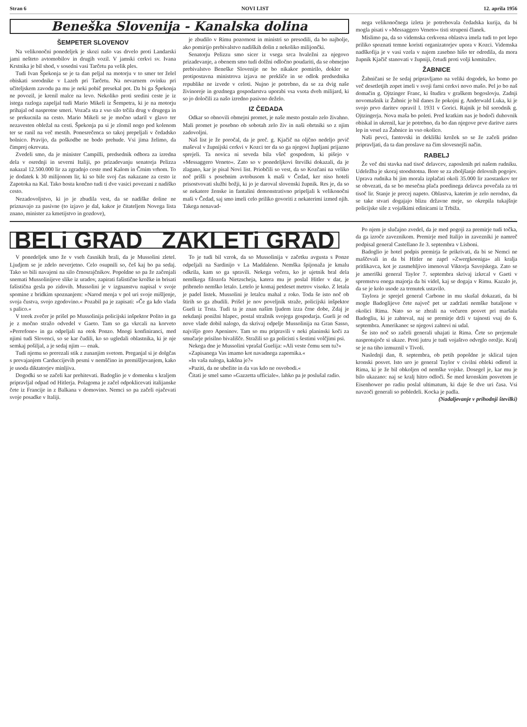Stran 6 NOVI LIST 12. aprila 1956
Beneška Slovenija - Kanalska dolina
ŠEMPETER SLOVENOV
Na velikonočni ponedeljek je skozi našo vas drvelo proti Landarski jami nešteto avtomobilov in drugih vozil. V jamski cerkvi sv. Ivana Krstnika je bil shod, v sosedni vasi Tarčetu pa velik ples.
Tudi Ivan Špekonja se je ta dan peljal na motorju v to smer ter želel obiskati sorodnike v Lazeh pri Tarčetu. Na nevarnem ovinku pri učiteljskem zavodu pa mu je neki pobič presekal pot. Da bi ga Špekonja ne povozil, je krenil malce na levo. Nekoliko proti sredini ceste je iz istega razloga zapeljal tudi Mario Mikeli iz Šempetra, ki je na motorju prihajal od nasprotne smeri. Vozača sta z vso silo trčila drug v drugega in se prekucnila na cesto. Mario Mikeli se je močno udaril v glavo ter nezavesten obležal na cesti. Špekonja pa si je zlomil nogo pod kolenom ter se ranil na več mestih. Ponesrečenca so takoj prepeljali v čedadsko bolnico. Pravijo, da poškodbe ne bodo prehude. Vsi jima želimo, da čimprej okrevata.
Zvedeli smo, da je minister Campilli, predsednik odbora za izredna dela v osrednji in severni Italiji, po prizadevanju senatorja Pelizza nakazal 12.500.000 lir za zgradnjo ceste med Kalom in Črnim vrhom. To je dodatek k 30 milijonom lir, ki so bile svoj čas nakazane za cesto iz Zapotoka na Kal. Tako bosta končno tudi ti dve vasici povezani z nadiško cesto.
Nezadovoljstvo, ki jo je zbudila vest, da se nadiške doline ne priznavajo za pasivne (to izjavo je dal, kakor je čitateljem Novega lista znano, minister za kmetijstvo in gozdove),
je zbudilo v Rimu pozornost in ministri so presodili, da bo najbolje, ako pomirijo prebivalstvo nadiških dolin z nekoliko milijončki.
Senatorju Pelizzu smo sicer iz vsega srca hvaležni za njegovo prizadevanje, a obenem smo tudi dolžni odločno poudariti, da se obmejno prebivalstvo Beneške Slovenije ne bo nikakor pomirilo, dokler se protipostavna ministrova izjava ne prekliče in se odlok predsednika republike ne izvede v celoti. Nujno je potrebno, da se za dvig naše živinoreje in gozdnega gospodarstva uporabi vsa vsota dveh milijard, ki so jo določili za našo izredno pasivno deželo.
IZ ČEDADA
Odkar so obnovili obmejni promet, je naše mesto postalo zelo živahno. Mali promet je posebno ob sobotah zelo živ in naši obrtniki so z njim zadovoljni.
Naš list je že poročal, da je preč. g. Kjačič na oljčno nedeljo prvič maševal v župnijski cerkvi v Kozci ter da so ga njegovi župljani prijazno sprejeli. Ta novica ni seveda bila všeč gospodom, ki pišejo v »Messaggero Veneto«. Zato so v ponedeljkovi številki dokazali, da je zlagano, kar je pisal Novi list. Priobčili so vest, da so Kozčani na veliko noč prišli s posebnim avtobusom k maši v Čedad, ker niso hoteli prisostvovati službi božji, ki jo je daroval slovenski župnik. Res je, da so se nekatere ženske in fantalini demonstrativno pripeljali k velikonočni maši v Čedad, saj smo imeli celo priliko govoriti z nekaterimi izmed njih. Takega nenavad-
nega velikonočnega izleta je potrebovala čedadska kurija, da bi mogla pisati v »Messaggero Veneto« tisti strupeni članek.
Mislimo pa, da so videmska cerkvena oblastva imela tudi to pot lepo priliko spoznati temne koristi organizatorjev upora v Kozci. Videmska nadškofija je v vasi vzela v najem zasebno hišo ter odredila, da mora župnik Kjačič stanovati v župniji, četudi proti volji komitažev.
ŽABNICE
Žabničani se že sedaj pripravljamo na veliki dogodek, ko bomo po več desetletjih zopet imeli v svoji farni cerkvi novo mašo. Pel jo bo naš domačin g. Ojtzinger Franc, ki študira v graškem bogoslovju. Zadnji novomašnik iz Žabnic je bil danes že pokojni g. Anderwald Luka, ki je svojo prvo daritev opravil l. 1931 v Gorici. Rajnik je bil sorodnik g. Ojtzingerja. Nova maša bo poleti. Pred kratkim nas je bodoči duhovnik obiskal in ukrenil, kar je potrebno, da bo dan njegove prve daritve zares lep in vesel za Žabnice in vso okolico.
Naši pevci, fantovski in dekliški krožek so se že začeli pridno pripravljati, da ta dan proslave na čim slovesnejši način.
RABELJ
Že več dni stavka nad tisoč delavcev, zaposlenih pri našem rudniku. Udeležba je skoraj stoodstotna. Bore se za zboljšanje delovnih pogojev. Uprava rudnika bi jim morala izplačati okoli 35.000 lir zaostankov ter se obvezati, da se bo mesečna plača poedinega delavca povečala za tri tisoč lir. Stanje je precej napeto. Oblastva, katerim je zelo nerodno, da se take stvari dogajajo blizu državne meje, so okrepila tukajšnje policijske sile z vojaškimi edinicami iz Trbiža.
BELi GRAD ZAKLETi GRAD
V ponedeljek smo že v vseh časnikih brali, da je Mussolini zletel. Ljudjem se je zdelo neverjetno. Celo osupnili so, češ kaj bo pa sedaj. Tako so bili navajeni na silo črnosrajčnikov. Popoldne so pa že začenjali snemati Mussolinijeve slike iz uradov, zapirati fašistične krožke in brisati fašistična gesla po zidovih. Mussolini je v izgnanstvu napisal v svoje spomine z bridkim spoznanjem: »Narod menja v pol uri svoje mišljenje, svoja čustva, svojo zgodovino.« Pozabil pa je zapisati: »Če ga kdo vlada s palico.«
V torek zvečer je prišel po Mussolinija policijski inšpektor Polito in ga je z močno stražo odvedel v Gaeto. Tam so ga vkrcali na korveto »Perrefone« in ga odpeljali na otok Ponzo. Mnogi konfiniranci, med njimi tudi Slovenci, so se kar čudili, ko so ugledali oblastnika, ki je nje semkaj pošiljal, a je sedaj njim — enak.
Tudi njemu so prerezali stik z zunanjim svetom. Preganjal si je dolgčas s prevajanjem Carduccijevih pesmi v nemščino in premišljevanjem, kako je usoda diktatorjev minljiva.
Dogodki so se začeli kar prehitevati. Badoglio je v domenku s kraljem pripravljal odpad od Hitlerja. Polagoma je začel odpoklicevati italijanske čete iz Francije in z Balkana v domovino. Nemci so pa začeli ojačevati svoje posadke v Italiji.
To je tudi bil vzrok, da so Mussolinija v začetku avgusta s Ponze odpeljali na Sardinijo v La Maddaleno. Nemška špijonaža je kmalu odkrila, kam so ga spravili. Nekega večera, ko je ujetnik bral dela nemškega filozofa Nietzscheja, katera mu je poslal Hitler v dar, je pribrnelo nemško letalo. Letelo je komaj petdeset metrov visoko. Z letala je padel listek. Mussolini je letalcu mahal z roko. Toda še isto noč ob štirih so ga zbudili. Prišel je nov poveljnik straže, policijski inšpektor Gueli iz Trsta. Tudi ta je znan našim ljudem izza črne dobe, Zdaj je nekdanji ponižni hlapec, postal stražnik svojega gospodarja. Gueli je od nove vlade dobil nalogo, da skrivaj odpelje Mussolinija na Gran Sasso, najvišjo goro Apeninov. Tam so mu pripravili v neki planinski koči za smučarje prisilno bivališče. Stražili so ga policisti s šestimi volčjimi psi.
Nekega dne je Mussolini vprašal Guelija: »Ali veste čemu sem tu?«
»Zapisanega Vas imamo kot navadnega zapornika.«
»In vaša naloga, kakšna je?«
»Paziti, da ne ubežite in da vas kdo ne osvobodi.«
Čitati je smel samo »Gazzetta ufficiale«. lahko pa je poslušal radio.
Po njem je slučajno zvedel, da je med pogoji za premirje tudi točka, da ga izroče zaveznikom. Premirje med Italijo in zavezniki je namreč podpisal general Castellano že 3. septembra v Lisboni.
Badoglio je hotel podpis premirja še prikrivati, da bi se Nemci ne maščevali in da bi Hitler ne zaprl »Zwergkoeniga« ali kralja pritlikavca, kot je zasmehljivo imenoval Viktorja Savojskega. Zato se je ameriški general Taylor 7. septembra skrivaj izkrcal v Gaeti v spremstvu enega majorja da bi videl, kaj se dogaja v Rimu. Kazalo je, da se je kolo usode za trenutek ustavilo.
Taylora je sprejel general Carbone in mu skušal dokazati, da bi mogle Badoglijeve čete največ pet ur zadržati nemške bataljone v okolici Rima. Nato so se zbrali na večuren posvet pri maršalu Badogliu, ki je zahteval, naj se premirje drži v tajnosti vsaj do 6. septembra. Amerikanec se njegovi zahtevi ni udal.
Še isto noč so začeli generali uhajati iz Rima. Čete so prejemale nasprotujoče si ukaze. Proti jutru je tudi vojaštvo odvrglo orožje. Kralj se je na tiho izmuznil v Tivoli.
Naslednji dan, 8. septembra, ob petih popoldne je sklical tajen kronski posvet. Isto uro je general Taylor v civilni obleki odletel iz Rima, ki je že bil obkoljen od nemške vojske. Dosegel je, kar mu je bilo ukazano: naj se kralj hitro odloči. Še med kronskim posvetom je Eisenhower po radiu poslal ultimatum, ki daje še dve uri časa. Vsi navzoči generali so pobledeli. Kocka je padla.
(Nadaljevanje v prihodnji številki)